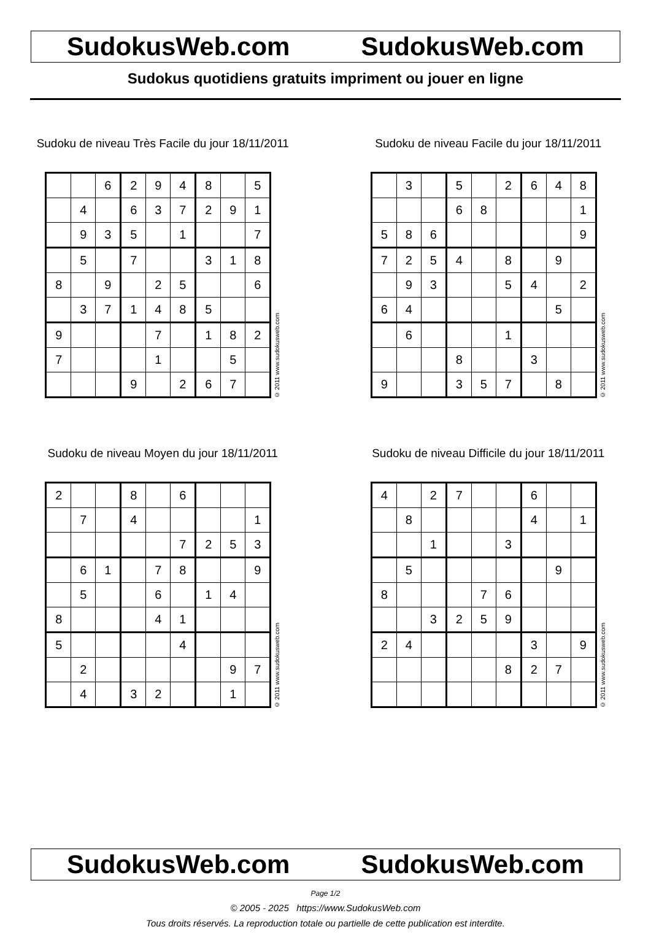SudokusWeb.com SudokusWeb.com
Sudokus quotidiens gratuits impriment ou jouer en ligne
Sudoku de niveau Très Facile du jour 18/11/2011
| | | 6 | 2 | 9 | 4 | 8 | | 5 |
| | 4 | | 6 | 3 | 7 | 2 | 9 | 1 |
| | 9 | 3 | 5 | | 1 | | | 7 |
| | 5 | | 7 | | | 3 | 1 | 8 |
| 8 | | 9 | | 2 | 5 | | | 6 |
| | 3 | 7 | 1 | 4 | 8 | 5 | | |
| 9 | | | | 7 | | 1 | 8 | 2 |
| 7 | | | | 1 | | | 5 | |
| | | | 9 | | 2 | 6 | 7 | |
© 2011 www.sudokusweb.com
Sudoku de niveau Facile du jour 18/11/2011
| | 3 | | 5 | | 2 | 6 | 4 | 8 |
| | | | 6 | 8 | | | | 1 |
| 5 | 8 | 6 | | | | | | 9 |
| 7 | 2 | 5 | 4 | | 8 | | 9 | |
| | 9 | 3 | | | 5 | 4 | | 2 |
| 6 | 4 | | | | | | 5 | |
| | 6 | | | | 1 | | | |
| | | | 8 | | | 3 | | |
| 9 | | | 3 | 5 | 7 | | 8 | |
© 2011 www.sudokusweb.com
Sudoku de niveau Moyen du jour 18/11/2011
| 2 | | | 8 | | 6 | | | |
| | 7 | | 4 | | | | | 1 |
| | | | | | 7 | 2 | 5 | 3 |
| | 6 | 1 | | 7 | 8 | | | 9 |
| | 5 | | | 6 | | 1 | 4 | |
| 8 | | | | 4 | 1 | | | |
| 5 | | | | | 4 | | | |
| | 2 | | | | | | 9 | 7 |
| | 4 | | 3 | 2 | | | 1 | |
© 2011 www.sudokusweb.com
Sudoku de niveau Difficile du jour 18/11/2011
| 4 | | 2 | 7 | | | 6 | | |
| | 8 | | | | | 4 | | 1 |
| | | 1 | | | 3 | | | |
| | 5 | | | | | | 9 | |
| 8 | | | | 7 | 6 | | | |
| | | 3 | 2 | 5 | 9 | | | |
| 2 | 4 | | | | | 3 | | 9 |
| | | | | | 8 | 2 | 7 | |
© 2011 www.sudokusweb.com
SudokusWeb.com SudokusWeb.com
Page 1/2
© 2005 - 2025 https://www.SudokusWeb.com
Tous droits réservés. La reproduction totale ou partielle de cette publication est interdite.